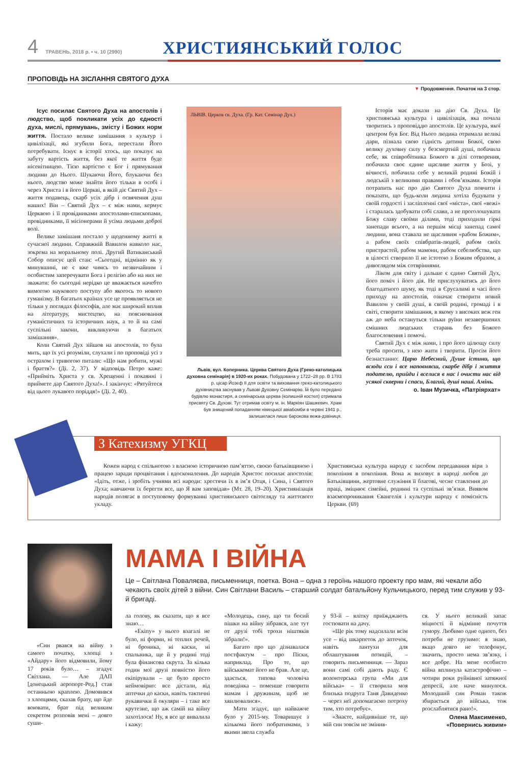4 ТРАВЕНЬ, 2018 р. • ч. 10 (2990) ХРИСТИЯНСЬКИЙ ГОЛОС
ПРОПОВІДЬ НА ЗІСЛАННЯ СВЯТОГО ДУХА
▼ Продовження. Початок на 3 стор.
Ісус посилає Святого Духа на апостолів і людство, щоб покликати усіх до єдності духа, мислі, прямувань, змісту і Божих норм життя. Постало велике замішання з культур і цивілізації, які згубили Бога, перестали Його потребувати. Існує в історії хтось, що показує на забуту вартість життя, без якої те життя буде нісенітницею. Тією вартістю є Бог і прямування людини до Нього. Шукаючи Його, блукаючи без нього, людство може знайти його тільки в особі і через Христа і в його Церкві, в якій діє Святий Дух – життя подавець, скарб усіх дібр і освячення душ наших! Він – Святий Дух – є між нами, кермує Церквою і її провідниками апостолами-єпископами, провідниками, її місіонерами й усіма людьми доброї волі.
Велике замішаня постало у щоденному житті в сучасної людини. Справжній Вавилон навколо нас, зокрема на моральному полі. Другий Ватиканський Собор описує цей стан: «Сьогодні, відмінно як у минувшині, не є вже чимсь то незвичайним і особистим заперечувати Бога і релігію або на них не зважати: бо сьогодні нерідко це вважається начебто вимогою наукового поступу або якогось то нового гуманізму. В багатьох країнах усе це проявляється не тільки у поглядах філософів, але має широкий вплив на літературу, мистецтво, на пояснювання гуманістичних та історичних наук, а то й на самі суспільні закони, викликуючи в багатьох замішання».
Коли Святий Дух зійшов на апостолів, то була мить, що їх усі розуміли, слухали і по проповіді усі з острахом і тривогою питали: «Що нам робити, мужі і браття?» (Ді. 2, 37). У відповідь Петро каже: «Прийміть Христа у св. Хрещенні і покаянні і приймете дар Святого Духа!». І закінчує: «Рятуйтеся від цього лукавого поріддя!» (Ді. 2, 40).
ЛЬВІВ. Церков св. Духа. (Гр. Кат. Семінар Дух.)
Львів, вул. Коперника. Церква Святого Духа (Греко-католицька духовна семінарія) в 1920-их роках. Побудована у 1722–28 рр. В 1783 р. цісар Йозеф II для освіти та виховання греко-католицького духівництва заснував у Львові Духовну Семінарію. Їй було передано будівлю монастиря, а семінарська церква (колишній костел) отримала присвяту Св. Духові. Тут отримав освіту м. ін. Маркіян Шашкевич. Храм був знищений попаданням німецької авіабомби в червні 1941 р., залишилася лише барокова вежа-дзвіниця.
Історія має докази на дію Св. Духа. Це християнська культура і цивілізація, яка почала творитись з проповіддю апостолів. Це культура, якої центром був Бог. Від Нього людина отримала великі дари, пізнала свою гідність дитини Божої, свою велику духовну силу у безсмертній душі, побачила себе, як співробітника Божого в ділі сотворення, побачила своє єдине щасливе життя у Бозі, у вічності, побачила себе у великій родині Божій і людській з великими правами і обов’язками. Історія потрапить нас про дію Святого Духа повчити і показати, що будь-коли людина хотіла будувати у своїй гордості і засліпленні свої «міста», свої «вежі» і старалась здобувати собі слави, а не проголошувати Божу славу своїми ділами, тоді приходили гіркі занепади всього, а на першім місці занепад самої людини, вона ставала не щасливим «рабом Божим», а рабом своїх співбратів-людей, рабом своїх пристрастей, рабом мамони, рабом себелюбства, що в цілості створило її не істотою з Божим образом, а дивоглядом між сотвріннями.
Ліком для світу і дальше є єдино Святий Дух, його поміч і його дія. Не прислухуватись до його благодатного шуму, як тоді в Єрусалимі в часі його приходу на апостолів, означає створити новий Вавилон у своїй душі, в своїй родині, громаді і в світі, створити замішання, в якому з високих веж ген аж до неба остануться тільки руїни незавершених смішних людських старань без Божого благословення і помочі.
Святий Дух є між нами, і про його цілющу силу треба просити, з нею жити і творити. Просім його безнастанно: Царю Небесний, Душе істини, що всюди єси і все наповняєш, скарбе дібр і життя подателю, прийди і вселися в нас і очисти нас від усякої скверни і спаси, Благий, душі наші. Амінь.
о. Іван Музичка, «Патріярхат»
З Катехизму УГКЦ
Кожен народ є спільнотою з власною історичною пам’яттю, своєю батьківщиною і працею заради процвітання і вдосконалення. До народів Христос посилає апостолів: «Ідіть, отже, і зробіть учнями всі народи: хрестячи їх в ім’я Отця, і Сина, і Святого Духа; навчаючи їх берегти все, що Я вам заповідав» (Мт. 28, 19–20). Християнізація народів полягає в поступовому формуванні християнського світогляду та життєвого укладу.
Християнська культура народу є засобом передавання віри з покоління в покоління. Вона ж виховує в народі любов до Батьківщини, жертовне служіння її благові, чесне ставлення до праці, зміцнює сімейні, родинні та суспільні зв’язки. Виявом взаємопроникання Євангелія і культури народу є помісність Церкви. (69)
«Син рвався на війну з самого початку, хлопці з «Айдару» його відмовили, йому 17 років було… – згадує Світлана. — Але ДАП [донецький аеропорт-Ред.] став останньою краплею. Домовився з хлопцями, сказав брату, що йде воювати, брат під великим секретом розповів мені – довго суши-
МАМА І ВІЙНА
Це – Світлана Поваляєва, письменниця, поетка. Вона – одна з героїнь нашого проекту про мам, які чекали або чекають своїх дітей з війни. Син Світлани Василь – старший солдат батальйону Кульчицького, перед тим служив у 93-й бригаді.
ла голову, як сказати, що я все знаю…
«Екіпу» у нього взагалі не було, ні форми, ні теплих речей, ні броника, ні каски, ні спальника, ще й у родині тоді була фінансова скрута. За кілька годин мої друзі повністю його екіпірували – це було просто неймовірно: все дістали, від аптечки до каски, навіть тактичні рукавички й окуляри – і таке все крутезне, що аж самій на війну захотілося! Ну, я все це вивалила і кажу:
«Молодець, сину, що ти босий пішки на війну зібрався, але тут от друзі тобі трохи ніштяків зібрали!».
Багато про що дізнавалася постфактум – про Піски, наприклад. Про те, що військкомат його не брав. Але це, здається, типова чоловіча поведінка – поменше говорити мамам і дружинам, щоб не хвилювалися».
Мати згадує, що найважче було у 2015-му. Товаришує з кількома його побратимами, з якими звела служба
у 93-й – влітку приїжджають гостювати на дачу.
«Ще рік тому надсилали всім усе – від шкарпеток до аптечок, навіть лантухи для облаштування позицій, – говорить письменниця. — Зараз вони самі собі дають раду. Є волонтерська група «Ми для війська» – її створила моя близька подруга Таня Давиденко – через неї допомагаємо потроху тим, хто потребує».
«Знаєте, найдивніше те, що мій син зовсім не змінив-
ся. У нього великий запас міцності й відмінне почуття гумору. Любимо одне одного, без потреби не грузимо: я знаю, якщо довго не телефонує, значить, просто нема зв’язку, і все добре. На мене особисто війна вплинула катастрофічно – чотири роки руйнівної затяжної депресії, але наче минулося. Молодший син Роман також збирається до війська, тож розслаблятися рано!».
Олена Максименко, «Повернись живим»